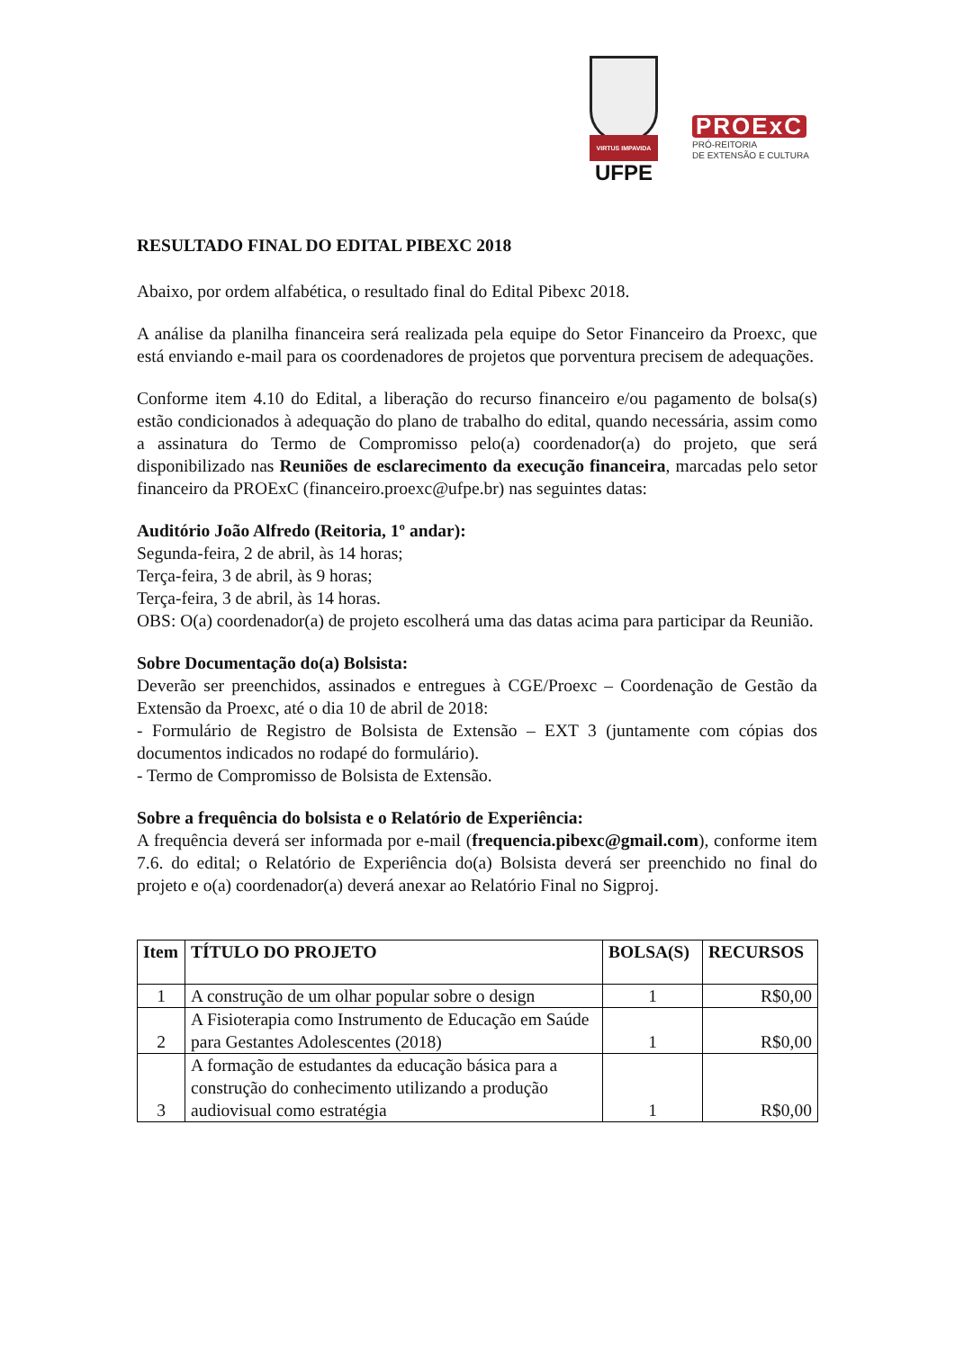VIRTUS IMPAVIDA
UFPE
PROExC
PRÓ-REITORIA
DE EXTENSÃO E CULTURA
RESULTADO FINAL DO EDITAL PIBEXC 2018
Abaixo, por ordem alfabética, o resultado final do Edital Pibexc 2018.
A análise da planilha financeira será realizada pela equipe do Setor Financeiro da Proexc, que está enviando e-mail para os coordenadores de projetos que porventura precisem de adequações.
Conforme item 4.10 do Edital, a liberação do recurso financeiro e/ou pagamento de bolsa(s) estão condicionados à adequação do plano de trabalho do edital, quando necessária, assim como a assinatura do Termo de Compromisso pelo(a) coordenador(a) do projeto, que será disponibilizado nas Reuniões de esclarecimento da execução financeira, marcadas pelo setor financeiro da PROExC (financeiro.proexc@ufpe.br) nas seguintes datas:
Auditório João Alfredo (Reitoria, 1º andar):
Segunda-feira, 2 de abril, às 14 horas;
Terça-feira, 3 de abril, às 9 horas;
Terça-feira, 3 de abril, às 14 horas.
OBS: O(a) coordenador(a) de projeto escolherá uma das datas acima para participar da Reunião.
Sobre Documentação do(a) Bolsista:
Deverão ser preenchidos, assinados e entregues à CGE/Proexc – Coordenação de Gestão da Extensão da Proexc, até o dia 10 de abril de 2018:
- Formulário de Registro de Bolsista de Extensão – EXT 3 (juntamente com cópias dos documentos indicados no rodapé do formulário).
- Termo de Compromisso de Bolsista de Extensão.
Sobre a frequência do bolsista e o Relatório de Experiência:
A frequência deverá ser informada por e-mail (frequencia.pibexc@gmail.com), conforme item 7.6. do edital; o Relatório de Experiência do(a) Bolsista deverá ser preenchido no final do projeto e o(a) coordenador(a) deverá anexar ao Relatório Final no Sigproj.
| Item | TÍTULO DO PROJETO | BOLSA(S) | RECURSOS |
| --- | --- | --- | --- |
| 1 | A construção de um olhar popular sobre o design | 1 | R$0,00 |
| 2 | A Fisioterapia como Instrumento de Educação em Saúde para Gestantes Adolescentes (2018) | 1 | R$0,00 |
| 3 | A formação de estudantes da educação básica para a construção do conhecimento utilizando a produção audiovisual como estratégia | 1 | R$0,00 |